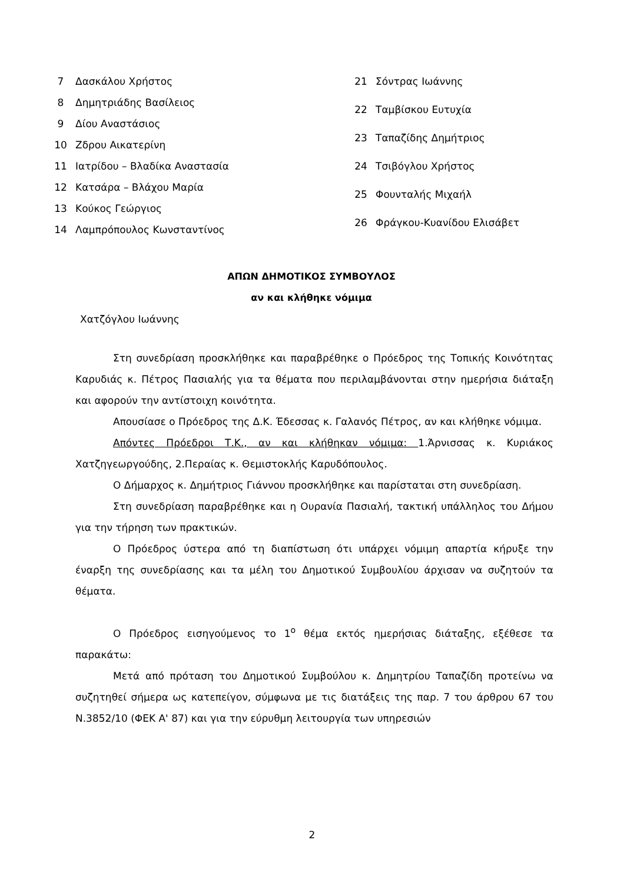| 7 | Δασκάλου Χρήστος |
| 8 | Δημητριάδης Βασίλειος |
| 9 | Δίου Αναστάσιος |
| 10 | Ζδρου Αικατερίνη |
| 11 | Ιατρίδου – Βλαδίκα Αναστασία |
| 12 | Κατσάρα – Βλάχου Μαρία |
| 13 | Κούκος Γεώργιος |
| 14 | Λαμπρόπουλος Κωνσταντίνος |
| 21 | Σόντρας Ιωάννης |
| 22 | Ταμβίσκου Ευτυχία |
| 23 | Ταπαζίδης Δημήτριος |
| 24 | Τσιβόγλου Χρήστος |
| 25 | Φουνταλής Μιχαήλ |
| 26 | Φράγκου-Κυανίδου Ελισάβετ |
ΑΠΩΝ ΔΗΜΟΤΙΚΟΣ ΣΥΜΒΟΥΛΟΣ
αν και κλήθηκε νόμιμα
Χατζόγλου Ιωάννης
Στη συνεδρίαση προσκλήθηκε και παραβρέθηκε ο Πρόεδρος της Τοπικής Κοινότητας Καρυδιάς κ. Πέτρος Πασιαλής για τα θέματα που περιλαμβάνονται στην ημερήσια διάταξη και αφορούν την αντίστοιχη κοινότητα.
Απουσίασε ο Πρόεδρος της Δ.Κ. Έδεσσας κ. Γαλανός Πέτρος, αν και κλήθηκε νόμιμα.
Απόντες Πρόεδροι Τ.Κ., αν και κλήθηκαν νόμιμα: 1.Άρνισσας κ. Κυριάκος Χατζηγεωργούδης, 2.Περαίας κ. Θεμιστοκλής Καρυδόπουλος.
Ο Δήμαρχος κ. Δημήτριος Γιάννου προσκλήθηκε και παρίσταται στη συνεδρίαση.
Στη συνεδρίαση παραβρέθηκε και η Ουρανία Πασιαλή, τακτική υπάλληλος του Δήμου για την τήρηση των πρακτικών.
Ο Πρόεδρος ύστερα από τη διαπίστωση ότι υπάρχει νόμιμη απαρτία κήρυξε την έναρξη της συνεδρίασης και τα μέλη του Δημοτικού Συμβουλίου άρχισαν να συζητούν τα θέματα.
Ο Πρόεδρος εισηγούμενος το 1<sup>ο</sup> θέμα εκτός ημερήσιας διάταξης, εξέθεσε τα παρακάτω:
Μετά από πρόταση του Δημοτικού Συμβούλου κ. Δημητρίου Ταπαζίδη προτείνω να συζητηθεί σήμερα ως κατεπείγον, σύμφωνα με τις διατάξεις της παρ. 7 του άρθρου 67 του Ν.3852/10 (ΦΕΚ Α' 87) και για την εύρυθμη λειτουργία των υπηρεσιών
2